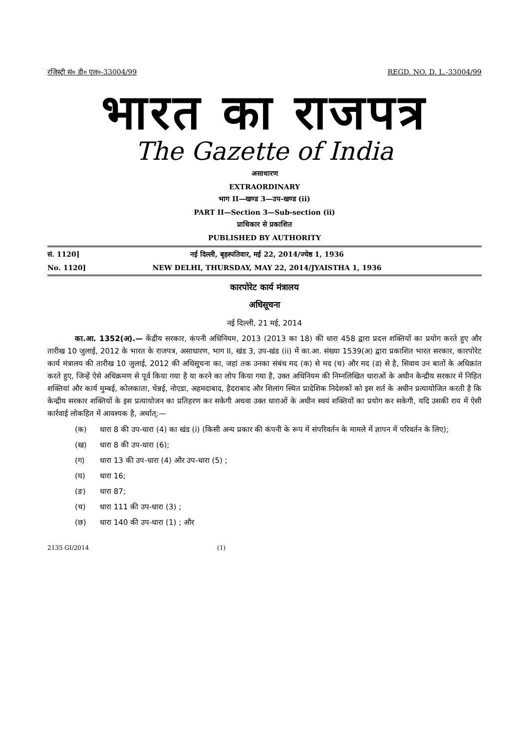रजिस्ट्री सं० डी० एल०-33004/99 REGD. NO. D. L.-33004/99
भारत का राजपत्र
The Gazette of India
असाधारण
EXTRAORDINARY
भाग II—खण्ड 3—उप-खण्ड (ii)
PART II—Section 3—Sub-section (ii)
प्राधिकार से प्रकाशित
PUBLISHED BY AUTHORITY
सं. 1120] नई दिल्ली, बृहस्पतिवार, मई 22, 2014/ज्येष्ठ 1, 1936
No. 1120] NEW DELHI, THURSDAY, MAY 22, 2014/JYAISTHA 1, 1936
कारपोरेट कार्य मंत्रालय
अधिसूचना
नई दिल्ली, 21 मई, 2014
का.आ. 1352(अ).— केंद्रीय सरकार, कंपनी अधिनियम, 2013 (2013 का 18) की धारा 458 द्वारा प्रदत्त शक्तियों का प्रयोग करते हुए और तारीख 10 जुलाई, 2012 के भारत के राजपत्र, असाधारण, भाग II, खंड 3, उप-खंड (ii) में का.आ. संख्या 1539(अ) द्वारा प्रकाशित भारत सरकार, कारपोरेट कार्य मंत्रालय की तारीख 10 जुलाई, 2012 की अधिसूचना का, जहां तक उनका संबंध मद (क) से मद (च) और मद (ढ) से है, सिवाय उन बातों के अधिक्रांत करते हुए, जिन्हें ऐसे अधिक्रमण से पूर्व किया गया है या करने का लोप किया गया है, उक्त अधिनियम की निम्नलिखित धाराओं के अधीन केन्द्रीय सरकार में निहित शक्तियां और कार्य मुम्बई, कोलकाता, चेन्नई, नोएडा, अहमदाबाद, हैदराबाद और शिलांग स्थित प्रादेशिक निदेशकों को इस शर्त के अधीन प्रत्यायोजित करती है कि केन्द्रीय सरकार शक्तियों के इस प्रत्यायोजन का प्रतिहरण कर सकेगी अथवा उक्त धाराओं के अधीन स्वयं शक्तियों का प्रयोग कर सकेगी, यदि उसकी राय में ऐसी कार्रवाई लोकहित में आवश्यक है, अर्थात्:—
(क) धारा 8 की उप-धारा (4) का खंड (i) (किसी अन्य प्रकार की कंपनी के रूप में संपरिवर्तन के मामले में ज्ञापन में परिवर्तन के लिए);
(ख) धारा 8 की उप-धारा (6);
(ग) धारा 13 की उप-धारा (4) और उप-धारा (5) ;
(घ) धारा 16;
(ङ) धारा 87;
(च) धारा 111 की उप-धारा (3) ;
(छ) धारा 140 की उप-धारा (1) ; और
2135 GI/2014 (1)